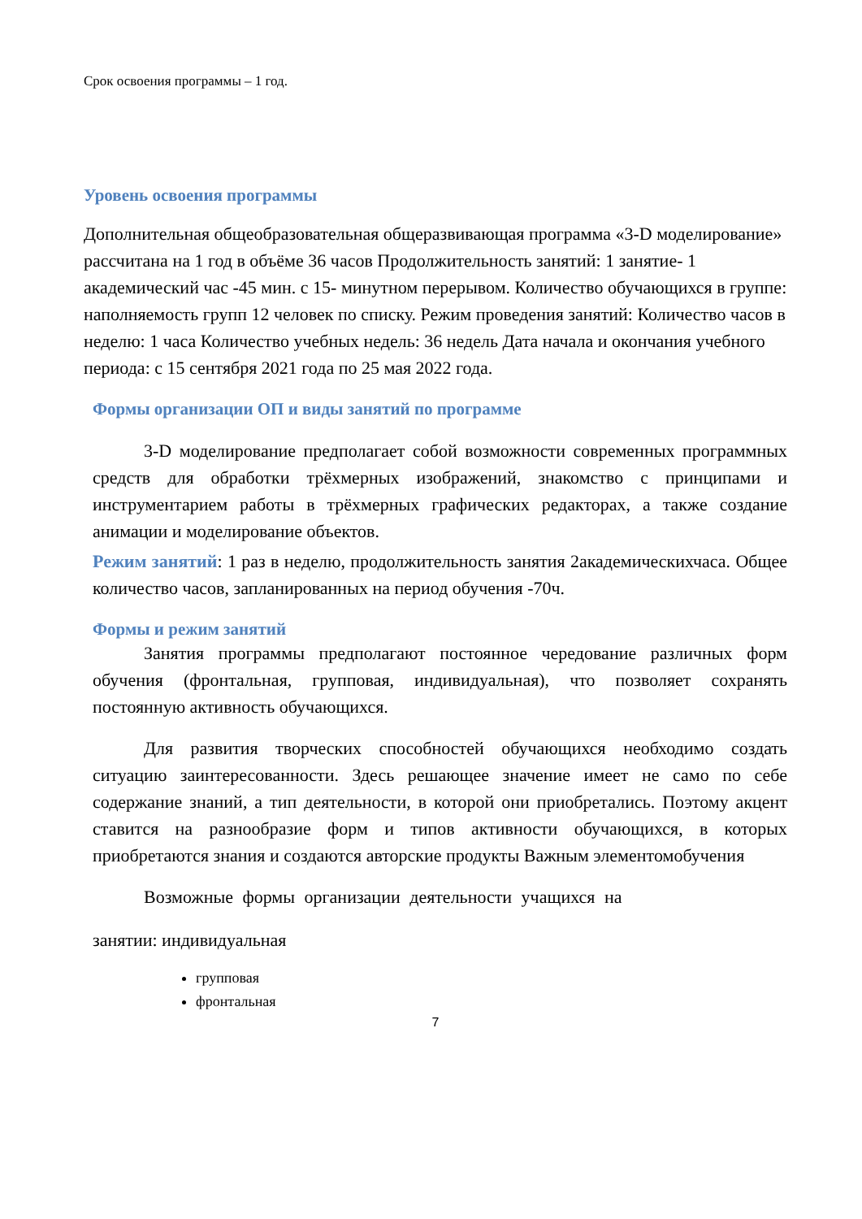Срок освоения программы – 1 год.
Уровень освоения программы
Дополнительная общеобразовательная общеразвивающая программа «3-D моделирование» рассчитана на 1 год в объёме 36 часов Продолжительность занятий: 1 занятие- 1 академический час -45 мин. с 15- минутном перерывом. Количество обучающихся в группе: наполняемость групп 12 человек по списку. Режим проведения занятий: Количество часов в неделю: 1 часа Количество учебных недель: 36 недель Дата начала и окончания учебного периода: с 15 сентября 2021 года по 25 мая 2022 года.
Формы организации ОП и виды занятий по программе
3-D моделирование предполагает собой возможности современных программных средств для обработки трёхмерных изображений, знакомство с принципами и инструментарием работы в трёхмерных графических редакторах, а также создание анимации и моделирование объектов.
Режим занятий: 1 раз в неделю, продолжительность занятия 2академическихчаса. Общее количество часов, запланированных на период обучения -70ч.
Формы и режим занятий
Занятия программы предполагают постоянное чередование различных форм обучения (фронтальная, групповая, индивидуальная), что позволяет сохранять постоянную активность обучающихся.
Для развития творческих способностей обучающихся необходимо создать ситуацию заинтересованности. Здесь решающее значение имеет не само по себе содержание знаний, а тип деятельности, в которой они приобретались. Поэтому акцент ставится на разнообразие форм и типов активности обучающихся, в которых приобретаются знания и создаются авторские продукты Важным элементомобучения
Возможные формы организации деятельности учащихся на
занятии: индивидуальная
групповая
фронтальная
7